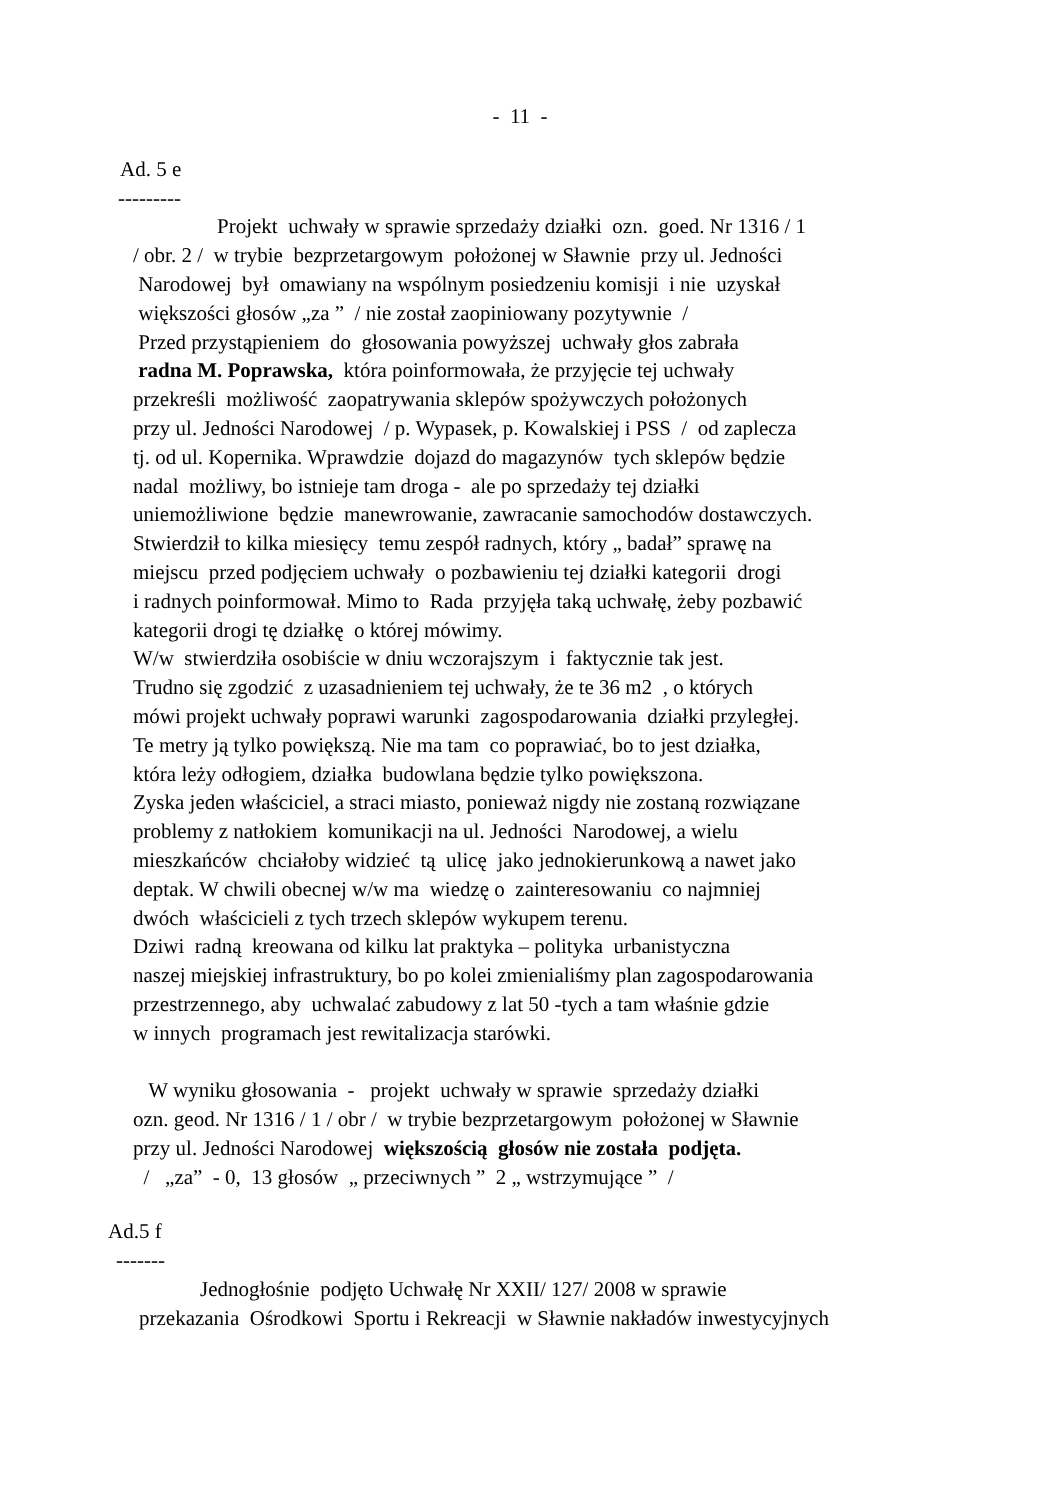- 11 -
Ad. 5 e
---------
Projekt uchwały w sprawie sprzedaży działki ozn. goed. Nr 1316 / 1
/ obr. 2 / w trybie bezprzetargowym położonej w Sławnie przy ul. Jedności
Narodowej był omawiany na wspólnym posiedzeniu komisji i nie uzyskał
większości głosów „za ” / nie został zaopiniowany pozytywnie /
Przed przystąpieniem do głosowania powyższej uchwały głos zabrała
radna M. Poprawska, która poinformowała, że przyjęcie tej uchwały
przekreśli możliwość zaopatrywania sklepów spożywczych położonych
przy ul. Jedności Narodowej / p. Wypasek, p. Kowalskiej i PSS / od zaplecza
tj. od ul. Kopernika. Wprawdzie dojazd do magazynów tych sklepów będzie
nadal możliwy, bo istnieje tam droga - ale po sprzedaży tej działki
uniemożliwione będzie manewrowanie, zawracanie samochodów dostawczych.
Stwierdził to kilka miesięcy temu zespół radnych, który „ badał” sprawę na
miejscu przed podjęciem uchwały o pozbawieniu tej działki kategorii drogi
i radnych poinformował. Mimo to Rada przyjęła taką uchwałę, żeby pozbawić
kategorii drogi tę działkę o której mówimy.
W/w stwierdziła osobiście w dniu wczorajszym i faktycznie tak jest.
Trudno się zgodzić z uzasadnieniem tej uchwały, że te 36 m2 , o których
mówi projekt uchwały poprawi warunki zagospodarowania działki przyległej.
Te metry ją tylko powiększą. Nie ma tam co poprawiać, bo to jest działka,
która leży odłogiem, działka budowlana będzie tylko powiększona.
Zyska jeden właściciel, a straci miasto, ponieważ nigdy nie zostaną rozwiązane
problemy z natłokiem komunikacji na ul. Jedności Narodowej, a wielu
mieszkańców chciałoby widzieć tą ulicę jako jednokierunkową a nawet jako
deptak. W chwili obecnej w/w ma wiedzę o zainteresowaniu co najmniej
dwóch właścicieli z tych trzech sklepów wykupem terenu.
Dziwi radną kreowana od kilku lat praktyka – polityka urbanistyczna
naszej miejskiej infrastruktury, bo po kolei zmienialiśmy plan zagospodarowania
przestrzennego, aby uchwalać zabudowy z lat 50 -tych a tam właśnie gdzie
w innych programach jest rewitalizacja starówki.
W wyniku głosowania - projekt uchwały w sprawie sprzedaży działki
ozn. geod. Nr 1316 / 1 / obr / w trybie bezprzetargowym położonej w Sławnie
przy ul. Jedności Narodowej większością głosów nie została podjęta.
/ „za” - 0, 13 głosów „ przeciwnych ” 2 „ wstrzymujące ” /
Ad.5 f
-------
Jednogłośnie podjęto Uchwałę Nr XXII/ 127/ 2008 w sprawie
przekazania Ośrodkowi Sportu i Rekreacji w Sławnie nakładów inwestycyjnych